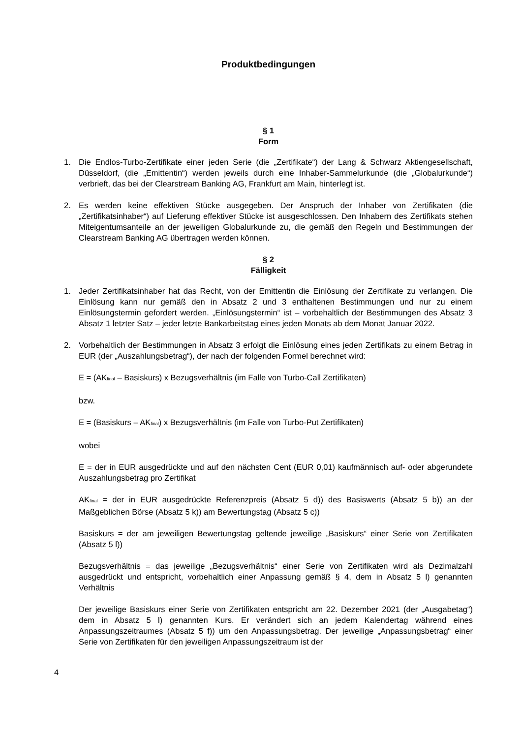Produktbedingungen
§ 1
Form
1. Die Endlos-Turbo-Zertifikate einer jeden Serie (die „Zertifikate“) der Lang & Schwarz Aktiengesellschaft, Düsseldorf, (die „Emittentin“) werden jeweils durch eine Inhaber-Sammelurkunde (die „Globalurkunde“) verbrieft, das bei der Clearstream Banking AG, Frankfurt am Main, hinterlegt ist.
2. Es werden keine effektiven Stücke ausgegeben. Der Anspruch der Inhaber von Zertifikaten (die „Zertifikatsinhaber“) auf Lieferung effektiver Stücke ist ausgeschlossen. Den Inhabern des Zertifikats stehen Miteigentumsanteile an der jeweiligen Globalurkunde zu, die gemäß den Regeln und Bestimmungen der Clearstream Banking AG übertragen werden können.
§ 2
Fälligkeit
1. Jeder Zertifikatsinhaber hat das Recht, von der Emittentin die Einlösung der Zertifikate zu verlangen. Die Einlösung kann nur gemäß den in Absatz 2 und 3 enthaltenen Bestimmungen und nur zu einem Einlösungstermin gefordert werden. „Einlösungstermin“ ist – vorbehaltlich der Bestimmungen des Absatz 3 Absatz 1 letzter Satz – jeder letzte Bankarbeitstag eines jeden Monats ab dem Monat Januar 2022.
2. Vorbehaltlich der Bestimmungen in Absatz 3 erfolgt die Einlösung eines jeden Zertifikats zu einem Betrag in EUR (der „Auszahlungsbetrag“), der nach der folgenden Formel berechnet wird:
E = (AK<sub>final</sub> – Basiskurs) x Bezugsverhältnis (im Falle von Turbo-Call Zertifikaten)
bzw.
E = (Basiskurs – AK<sub>final</sub>) x Bezugsverhältnis (im Falle von Turbo-Put Zertifikaten)
wobei
E = der in EUR ausgedrückte und auf den nächsten Cent (EUR 0,01) kaufmännisch auf- oder abgerundete Auszahlungsbetrag pro Zertifikat
AK<sub>final</sub> = der in EUR ausgedrückte Referenzpreis (Absatz 5 d)) des Basiswerts (Absatz 5 b)) an der Maßgeblichen Börse (Absatz 5 k)) am Bewertungstag (Absatz 5 c))
Basiskurs = der am jeweiligen Bewertungstag geltende jeweilige „Basiskurs“ einer Serie von Zertifikaten (Absatz 5 l))
Bezugsverhältnis = das jeweilige „Bezugsverhältnis“ einer Serie von Zertifikaten wird als Dezimalzahl ausgedrückt und entspricht, vorbehaltlich einer Anpassung gemäß § 4, dem in Absatz 5 l) genannten Verhältnis
Der jeweilige Basiskurs einer Serie von Zertifikaten entspricht am 22. Dezember 2021 (der „Ausgabetag“) dem in Absatz 5 l) genannten Kurs. Er verändert sich an jedem Kalendertag während eines Anpassungszeitraumes (Absatz 5 f)) um den Anpassungsbetrag. Der jeweilige „Anpassungsbetrag“ einer Serie von Zertifikaten für den jeweiligen Anpassungszeitraum ist der
4